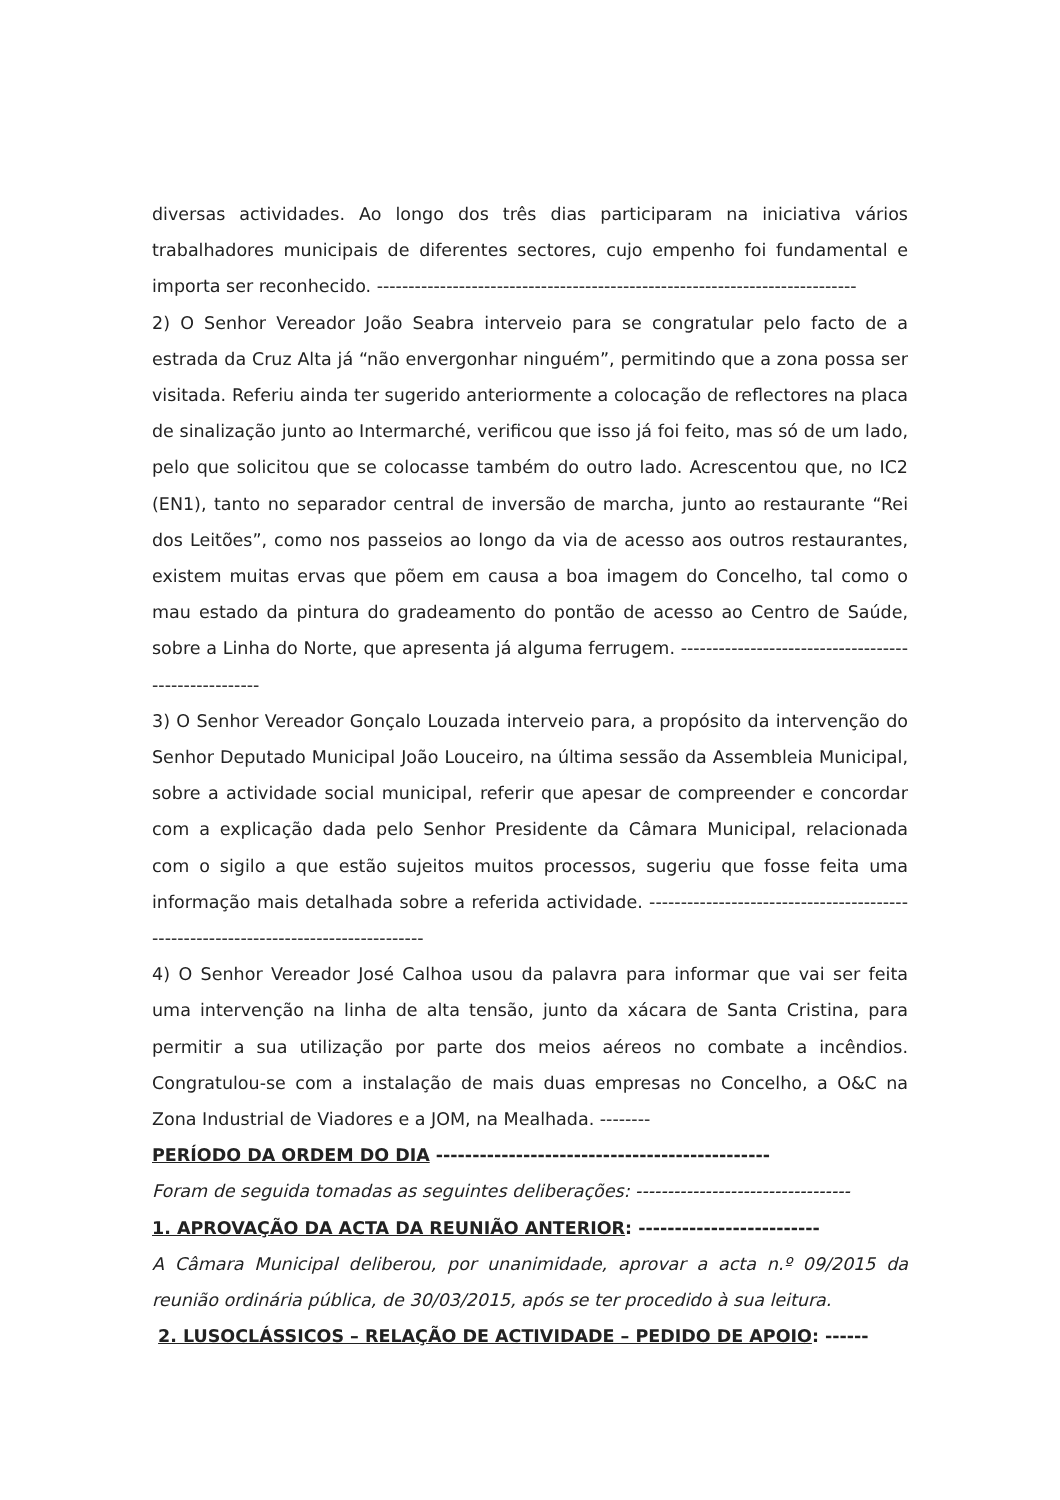diversas actividades. Ao longo dos três dias participaram na iniciativa vários trabalhadores municipais de diferentes sectores, cujo empenho foi fundamental e importa ser reconhecido. ----------------------------------------------------------------------------
2) O Senhor Vereador João Seabra interveio para se congratular pelo facto de a estrada da Cruz Alta já “não envergonhar ninguém”, permitindo que a zona possa ser visitada. Referiu ainda ter sugerido anteriormente a colocação de reflectores na placa de sinalização junto ao Intermarché, verificou que isso já foi feito, mas só de um lado, pelo que solicitou que se colocasse também do outro lado. Acrescentou que, no IC2 (EN1), tanto no separador central de inversão de marcha, junto ao restaurante “Rei dos Leitões”, como nos passeios ao longo da via de acesso aos outros restaurantes, existem muitas ervas que põem em causa a boa imagem do Concelho, tal como o mau estado da pintura do gradeamento do pontão de acesso ao Centro de Saúde, sobre a Linha do Norte, que apresenta já alguma ferrugem. -----------------------------------------------------
3) O Senhor Vereador Gonçalo Louzada interveio para, a propósito da intervenção do Senhor Deputado Municipal João Louceiro, na última sessão da Assembleia Municipal, sobre a actividade social municipal, referir que apesar de compreender e concordar com a explicação dada pelo Senhor Presidente da Câmara Municipal, relacionada com o sigilo a que estão sujeitos muitos processos, sugeriu que fosse feita uma informação mais detalhada sobre a referida actividade. ------------------------------------------------------------------------------------
4) O Senhor Vereador José Calhoa usou da palavra para informar que vai ser feita uma intervenção na linha de alta tensão, junto da xácara de Santa Cristina, para permitir a sua utilização por parte dos meios aéreos no combate a incêndios. Congratulou-se com a instalação de mais duas empresas no Concelho, a O&C na Zona Industrial de Viadores e a JOM, na Mealhada. --------
PERÍODO DA ORDEM DO DIA ----------------------------------------------
Foram de seguida tomadas as seguintes deliberações: ----------------------------------
1. APROVAÇÃO DA ACTA DA REUNIÃO ANTERIOR: -------------------------
A Câmara Municipal deliberou, por unanimidade, aprovar a acta n.º 09/2015 da reunião ordinária pública, de 30/03/2015, após se ter procedido à sua leitura.
2. LUSOCLÁSSICOS – RELAÇÃO DE ACTIVIDADE – PEDIDO DE APOIO: ------